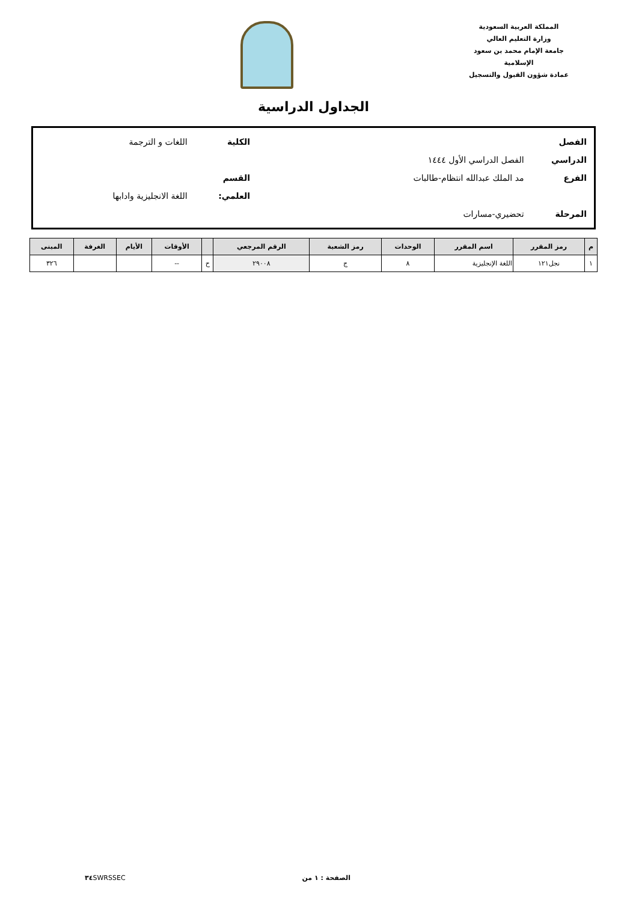المملكة العربية السعودية
وزارة التعليم العالي
جامعة الإمام محمد بن سعود الإسلامية
عمادة شؤون القبول والتسجيل
الجداول الدراسية
الفصل الدراسي الفصل الدراسي الأول ١٤٤٤ الكلية اللغات و الترجمة
الفرع مد الملك عبدالله انتظام-طالبات القسم العلمي: اللغة الانجليزية وادابها
المرحلة تحضيري-مسارات
| م | رمز المقرر | اسم المقرر | الوحدات | رمز الشعبة | الرقم المرجعي | | الأوقات | الأيام | الغرفة | المبنى |
| --- | --- | --- | --- | --- | --- | --- | --- | --- | --- | --- |
| ١ | نجل١٢١ | اللغة الإنجليزية | ٨ | ج | ٢٩٠٠٨ | ح | -- | | | ٣٢٦ |
الصفحة : ١ من ٣٤ SWRSSEC